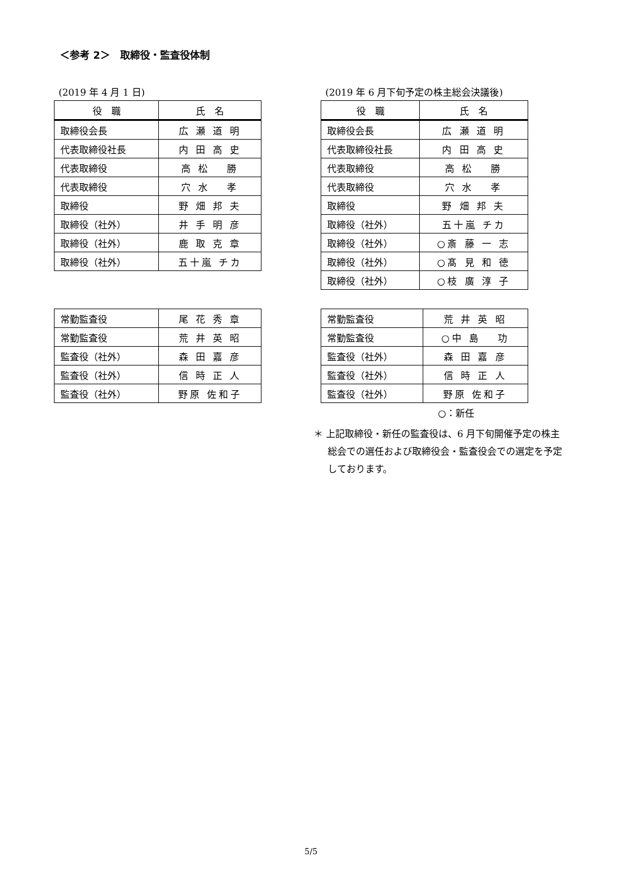＜参考 2＞　取締役・監査役体制
(2019 年 4 月 1 日)
| 役 職 | 氏 名 |
| --- | --- |
| 取締役会長 | 広 瀬 道 明 |
| 代表取締役社長 | 内 田 高 史 |
| 代表取締役 | 高 松 勝 |
| 代表取締役 | 穴 水 孝 |
| 取締役 | 野 畑 邦 夫 |
| 取締役（社外） | 井 手 明 彦 |
| 取締役（社外） | 鹿 取 克 章 |
| 取締役（社外） | 五十嵐 チカ |
| 常勤監査役 | 尾 花 秀 章 |
| 常勤監査役 | 荒 井 英 昭 |
| 監査役（社外） | 森 田 嘉 彦 |
| 監査役（社外） | 信 時 正 人 |
| 監査役（社外） | 野原 佐和子 |
(2019 年 6 月下旬予定の株主総会決議後)
| 役 職 | 氏 名 |
| --- | --- |
| 取締役会長 | 広 瀬 道 明 |
| 代表取締役社長 | 内 田 高 史 |
| 代表取締役 | 高 松 勝 |
| 代表取締役 | 穴 水 孝 |
| 取締役 | 野 畑 邦 夫 |
| 取締役（社外） | 五十嵐 チカ |
| 取締役（社外） | ○斎 藤 一 志 |
| 取締役（社外） | ○髙 見 和 徳 |
| 取締役（社外） | ○枝 廣 淳 子 |
| 常勤監査役 | 荒 井 英 昭 |
| 常勤監査役 | ○中 島 功 |
| 監査役（社外） | 森 田 嘉 彦 |
| 監査役（社外） | 信 時 正 人 |
| 監査役（社外） | 野原 佐和子 |
○：新任
＊ 上記取締役・新任の監査役は、6 月下旬開催予定の株主総会での選任および取締役会・監査役会での選定を予定しております。
5/5